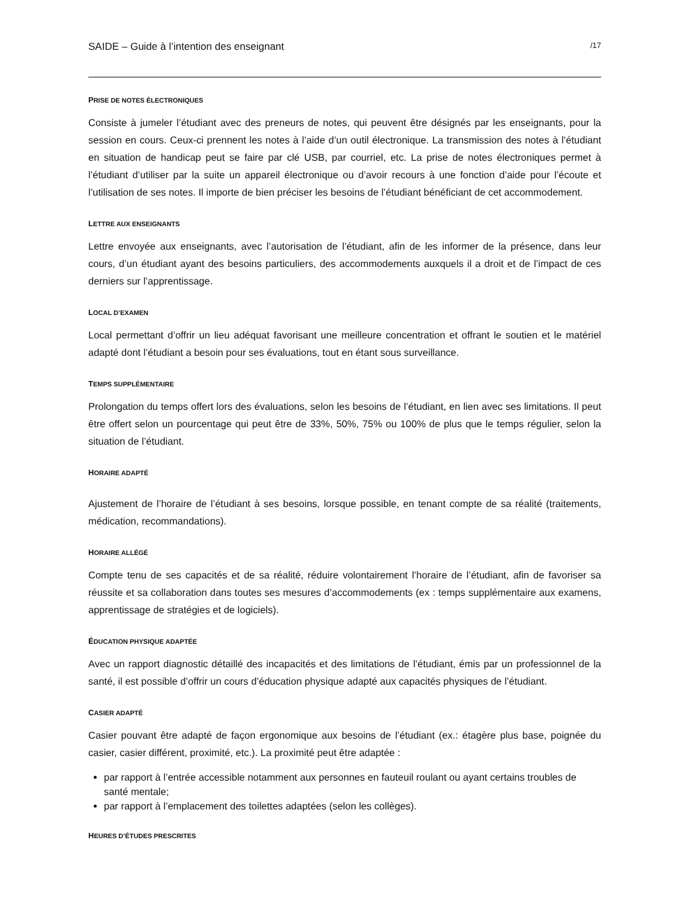SAIDE – Guide à l’intention des enseignant /17
PRISE DE NOTES ÉLECTRONIQUES
Consiste à jumeler l’étudiant avec des preneurs de notes, qui peuvent être désignés par les enseignants, pour la session en cours. Ceux-ci prennent les notes à l’aide d’un outil électronique. La transmission des notes à l’étudiant en situation de handicap peut se faire par clé USB, par courriel, etc. La prise de notes électroniques permet à l’étudiant d’utiliser par la suite un appareil électronique ou d’avoir recours à une fonction d’aide pour l’écoute et l’utilisation de ses notes. Il importe de bien préciser les besoins de l’étudiant bénéficiant de cet accommodement.
LETTRE AUX ENSEIGNANTS
Lettre envoyée aux enseignants, avec l’autorisation de l’étudiant, afin de les informer de la présence, dans leur cours, d’un étudiant ayant des besoins particuliers, des accommodements auxquels il a droit et de l’impact de ces derniers sur l’apprentissage.
LOCAL D’EXAMEN
Local permettant d’offrir un lieu adéquat favorisant une meilleure concentration et offrant le soutien et le matériel adapté dont l’étudiant a besoin pour ses évaluations, tout en étant sous surveillance.
TEMPS SUPPLÉMENTAIRE
Prolongation du temps offert lors des évaluations, selon les besoins de l’étudiant, en lien avec ses limitations. Il peut être offert selon un pourcentage qui peut être de 33%, 50%, 75% ou 100% de plus que le temps régulier, selon la situation de l’étudiant.
HORAIRE ADAPTÉ
Ajustement de l’horaire de l’étudiant à ses besoins, lorsque possible, en tenant compte de sa réalité (traitements, médication, recommandations).
HORAIRE ALLÉGÉ
Compte tenu de ses capacités et de sa réalité, réduire volontairement l’horaire de l’étudiant, afin de favoriser sa réussite et sa collaboration dans toutes ses mesures d’accommodements (ex : temps supplémentaire aux examens, apprentissage de stratégies et de logiciels).
ÉDUCATION PHYSIQUE ADAPTÉE
Avec un rapport diagnostic détaillé des incapacités et des limitations de l’étudiant, émis par un professionnel de la santé, il est possible d’offrir un cours d’éducation physique adapté aux capacités physiques de l’étudiant.
CASIER ADAPTÉ
Casier pouvant être adapté de façon ergonomique aux besoins de l’étudiant (ex.: étagère plus base, poignée du casier, casier différent, proximité, etc.). La proximité peut être adaptée :
par rapport à l’entrée accessible notamment aux personnes en fauteuil roulant ou ayant certains troubles de santé mentale;
par rapport à l’emplacement des toilettes adaptées (selon les collèges).
HEURES D’ÉTUDES PRESCRITES